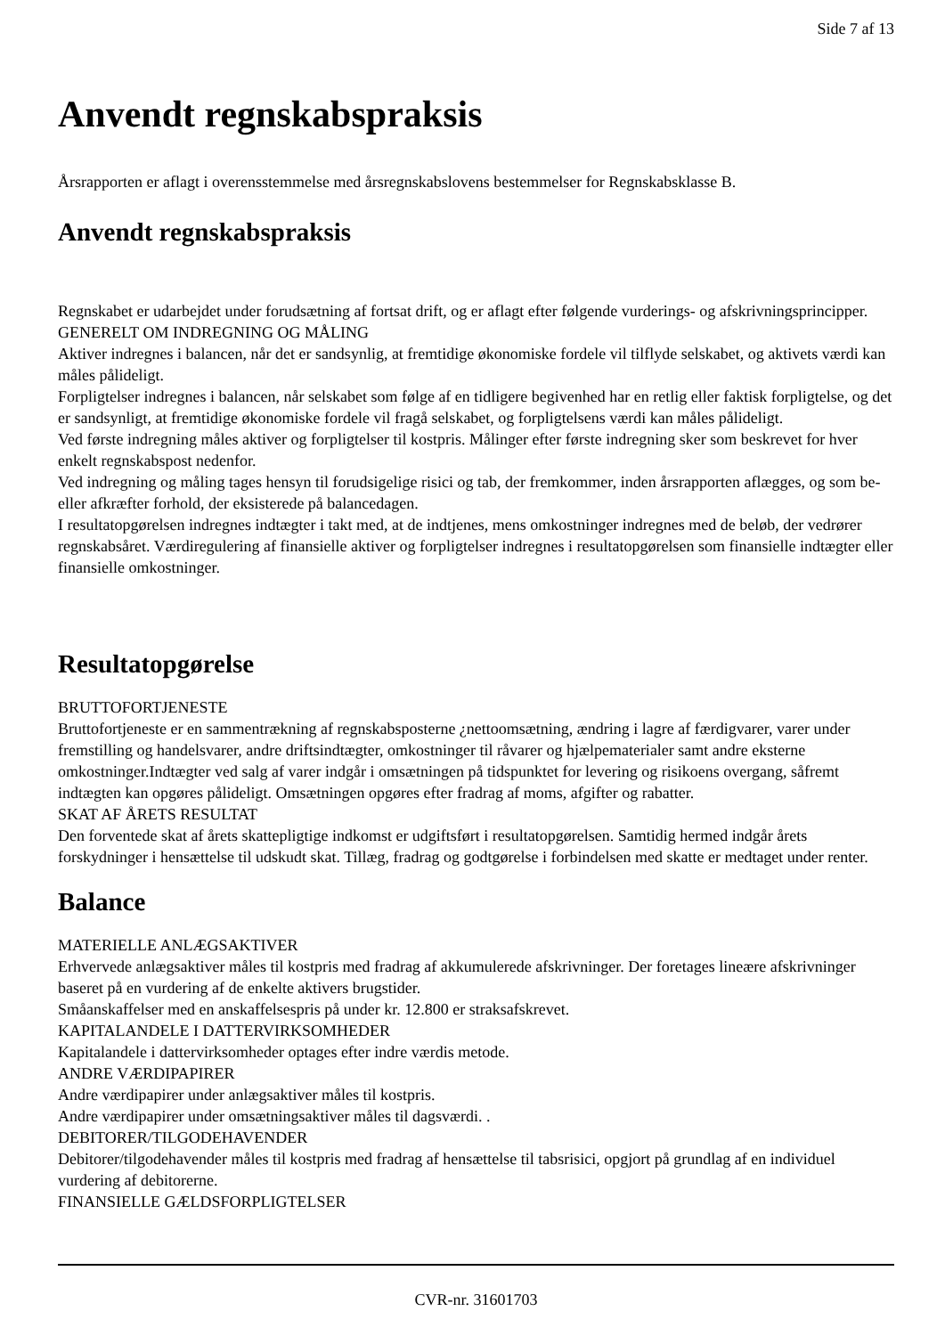Side 7 af 13
Anvendt regnskabspraksis
Årsrapporten er aflagt i overensstemmelse med årsregnskabslovens bestemmelser for Regnskabsklasse B.
Anvendt regnskabspraksis
Regnskabet er udarbejdet under forudsætning af fortsat drift, og er aflagt efter følgende vurderings- og afskrivningsprincipper.
GENERELT OM INDREGNING OG MÅLING
Aktiver indregnes i balancen, når det er sandsynlig, at fremtidige økonomiske fordele vil tilflyde selskabet, og aktivets værdi kan måles pålideligt.
Forpligtelser indregnes i balancen, når selskabet som følge af en tidligere begivenhed har en retlig eller faktisk forpligtelse, og det er sandsynligt, at fremtidige økonomiske fordele vil fragå selskabet, og forpligtelsens værdi kan måles pålideligt.
Ved første indregning måles aktiver og forpligtelser til kostpris. Målinger efter første indregning sker som beskrevet for hver enkelt regnskabspost nedenfor.
Ved indregning og måling tages hensyn til forudsigelige risici og tab, der fremkommer, inden årsrapporten aflægges, og som be- eller afkræfter forhold, der eksisterede på balancedagen.
I resultatopgørelsen indregnes indtægter i takt med, at de indtjenes, mens omkostninger indregnes med de beløb, der vedrører regnskabsåret. Værdiregulering af finansielle aktiver og forpligtelser indregnes i resultatopgørelsen som finansielle indtægter eller finansielle omkostninger.
Resultatopgørelse
BRUTTOFORTJENESTE
Bruttofortjeneste er en sammentrækning af regnskabsposterne ¿nettoomsætning, ændring i lagre af færdigvarer, varer under fremstilling og handelsvarer, andre driftsindtægter, omkostninger til råvarer og hjælpematerialer samt andre eksterne omkostninger.Indtægter ved salg af varer indgår i omsætningen på tidspunktet for levering og risikoens overgang, såfremt indtægten kan opgøres pålideligt. Omsætningen opgøres efter fradrag af moms, afgifter og rabatter.
SKAT AF ÅRETS RESULTAT
Den forventede skat af årets skattepligtige indkomst er udgiftsført i resultatopgørelsen. Samtidig hermed indgår årets forskydninger i hensættelse til udskudt skat. Tillæg, fradrag og godtgørelse i forbindelsen med skatte er medtaget under renter.
Balance
MATERIELLE ANLÆGSAKTIVER
Erhvervede anlægsaktiver måles til kostpris med fradrag af akkumulerede afskrivninger. Der foretages lineære afskrivninger baseret på en vurdering af de enkelte aktivers brugstider.
Småanskaffelser med en anskaffelsespris på under kr. 12.800 er straksafskrevet.
KAPITALANDELE I DATTERVIRKSOMHEDER
Kapitalandele i dattervirksomheder optages efter indre værdis metode.
ANDRE VÆRDIPAPIRER
Andre værdipapirer under anlægsaktiver måles til kostpris.
Andre værdipapirer under omsætningsaktiver måles til dagsværdi. .
DEBITORER/TILGODEHAVENDER
Debitorer/tilgodehavender måles til kostpris med fradrag af hensættelse til tabsrisici, opgjort på grundlag af en individuel vurdering af debitorerne.
FINANSIELLE GÆLDSFORPLIGTELSER
CVR-nr. 31601703